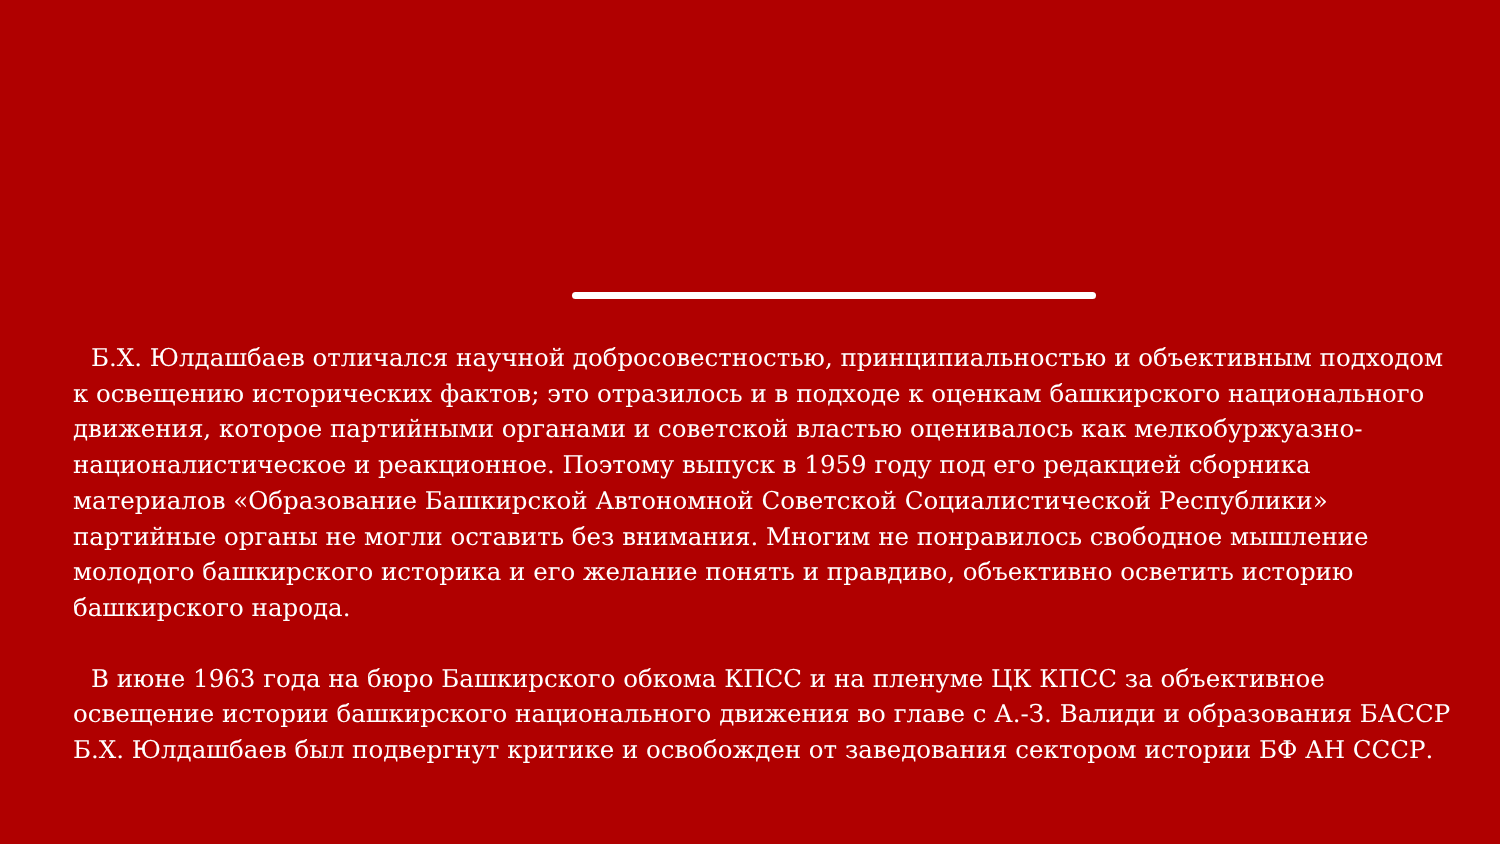Б.Х. Юлдашбаев отличался научной добросовестностью, принципиальностью и объективным подходом к освещению исторических фактов; это отразилось и в подходе к оценкам башкирского национального движения, которое партийными органами и советской властью оценивалось как мелкобуржуазно-националистическое и реакционное. Поэтому выпуск в 1959 году под его редакцией сборника материалов «Образование Башкирской Автономной Советской Социалистической Республики» партийные органы не могли оставить без внимания. Многим не понравилось свободное мышление молодого башкирского историка и его желание понять и правдиво, объективно осветить историю башкирского народа.
В июне 1963 года на бюро Башкирского обкома КПСС и на пленуме ЦК КПСС за объективное освещение истории башкирского национального движения во главе с А.-З. Валиди и образования БАССР Б.Х. Юлдашбаев был подвергнут критике и освобожден от заведования сектором истории БФ АН СССР.